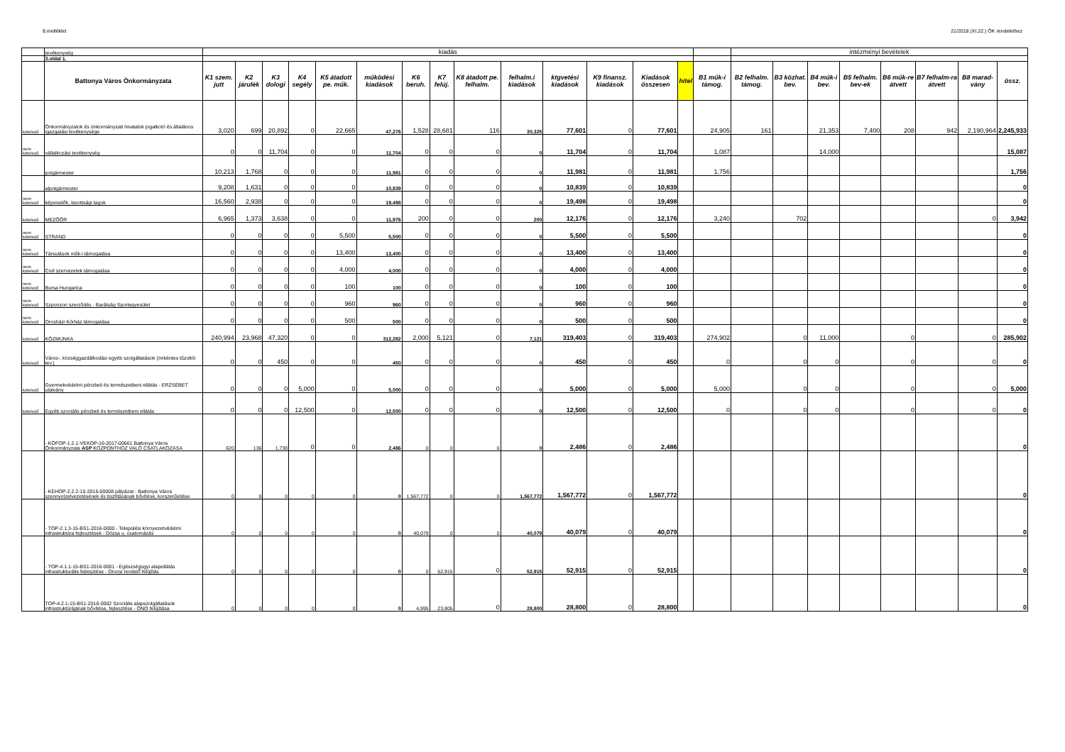8.melléklet 21/2018.(XI.22.) ÖK rendelethez
| | tevékenység | kiadás | | | | | | | | | | | | | | | intézményi bevételek | | | | | | | |
| | 3.oldal 1. | | | | | | | | | | | | | | | | | | | | | | | |
| | Battonya Város Önkormányzata | K1 szem. jutt | K2 járulék | K3 dologi | K4 segély | K5 átadott pe. műk. | működési kiadások | K6 beruh. | K7 felúj. | K8 átadott pe. felhalm. | felhalm.i kiadások | ktgvetési kiadások | K9 finansz. kiadások | Kiadások összesen | hitel | B1 műk-i támog. | B2 felhalm. támog. | B3 közhat. bev. | B4 műk-i bev. | B5 felhalm. bev-ek | B6 műk-re átvett | B7 felhalm-ra átvett | B8 marad-vány | össz. |
| kötelező | Önkormányzatok és önkormányzati hivatalok jogalkotó és általános igazgatási tevékenysége | 3,020 | 699 | 20,892 | 0 | 22,665 | 47,276 | 1,528 | 28,681 | 116 | 30,325 | 77,601 | 0 | 77,601 | | 24,905 | 161 | | 21,353 | 7,400 | 208 | 942 | 2,190,964 | 2,245,933 |
| nem kötelező | vállalkozási tevékenység | 0 | 0 | 11,704 | 0 | 0 | 11,704 | 0 | 0 | 0 | 0 | 11,704 | 0 | 11,704 | | 1,087 | | | 14,000 | | | | | 15,087 |
| | polgármester | 10,213 | 1,768 | 0 | 0 | 0 | 11,981 | 0 | 0 | 0 | 0 | 11,981 | 0 | 11,981 | | 1,756 | | | | | | | | 1,756 |
| | alpolgármester | 9,208 | 1,631 | 0 | 0 | 0 | 10,839 | 0 | 0 | 0 | 0 | 10,839 | 0 | 10,839 | | | | | | | | | | 0 |
| nem kötelező | képviselők, bizottsági tagok | 16,560 | 2,938 | 0 | 0 | 0 | 19,498 | 0 | 0 | 0 | 0 | 19,498 | 0 | 19,498 | | | | | | | | | | 0 |
| kötelező | MEZŐŐR | 6,965 | 1,373 | 3,638 | 0 | 0 | 11,976 | 200 | 0 | 0 | 200 | 12,176 | 0 | 12,176 | | 3,240 | | 702 | | | | | 0 | 3,942 |
| nem kötelező | STRAND | 0 | 0 | 0 | 0 | 5,500 | 5,500 | 0 | 0 | 0 | 0 | 5,500 | 0 | 5,500 | | | | | | | | | | 0 |
| nem kötelező | Társulások műk-i támogatása | 0 | 0 | 0 | 0 | 13,400 | 13,400 | 0 | 0 | 0 | 0 | 13,400 | 0 | 13,400 | | | | | | | | | | 0 |
| nem kötelező | Civil szervezetek támogatása | 0 | 0 | 0 | 0 | 4,000 | 4,000 | 0 | 0 | 0 | 0 | 4,000 | 0 | 4,000 | | | | | | | | | | 0 |
| nem kötelező | Bursa Hungarica | 0 | 0 | 0 | 0 | 100 | 100 | 0 | 0 | 0 | 0 | 100 | 0 | 100 | | | | | | | | | | 0 |
| nem kötelező | Szponzori szerződés - Barátság Sportegyesület | 0 | 0 | 0 | 0 | 960 | 960 | 0 | 0 | 0 | 0 | 960 | 0 | 960 | | | | | | | | | | 0 |
| nem kötelező | Orosházi Kórház támogatása | 0 | 0 | 0 | 0 | 500 | 500 | 0 | 0 | 0 | 0 | 500 | 0 | 500 | | | | | | | | | | 0 |
| kötelező | KÖZMUNKA | 240,994 | 23,968 | 47,320 | 0 | 0 | 312,282 | 2,000 | 5,121 | 0 | 7,121 | 319,403 | 0 | 319,403 | | 274,902 | | 0 | 11,000 | | 0 | | 0 | 285,902 |
| kötelező | Város-, községgazdálkodási egyéb szolgáltatások (önkéntes tűzoltói tev.) | 0 | 0 | 450 | 0 | 0 | 450 | 0 | 0 | 0 | 0 | 450 | 0 | 450 | | 0 | | 0 | 0 | | 0 | | 0 | 0 |
| kötelező | Gyermekvédelmi pénzbeli és természetbeni ellátás - ERZSÉBET utalvány | 0 | 0 | 0 | 5,000 | 0 | 5,000 | 0 | 0 | 0 | 0 | 5,000 | 0 | 5,000 | | 5,000 | | 0 | 0 | | 0 | | 0 | 5,000 |
| kötelező | Egyéb szociális pénzbeli és természetbeni ellátás | 0 | 0 | 0 | 12,500 | 0 | 12,500 | 0 | 0 | 0 | 0 | 12,500 | 0 | 12,500 | | 0 | | 0 | 0 | | 0 | | 0 | 0 |
| | - KÖFOP-1.2.1-VEKOP-16-2017-00661 Battonya Város Önkormányzata ASP KÖZPONTHOZ VALÓ CSATLAKOZÁSA | 620 | 136 | 1,730 | 0 | 0 | 2,486 | 0 | 0 | 0 | 0 | 2,486 | 0 | 2,486 | | | | | | | | | | 0 |
| | - KEHOP-2.2.2-15-2015-00008 pályázat - Battonya Város szennyvízelvezetésének és tisztításának bővítése, korszerűsítése | 0 | 0 | 0 | 0 | 0 | 0 | 1,567,772 | 0 | 0 | 1,567,772 | 1,567,772 | 0 | 1,567,772 | | | | | | | | | | 0 |
| | - TOP-2.1.3-15-BS1-2016-0000 - Települési környezetvédelmi infrastruktúra fejlesztések - Dózsa u. csatornázás | 0 | 0 | 0 | 0 | 0 | 0 | 40,079 | 0 | 0 | 40,079 | 40,079 | 0 | 40,079 | | | | | | | | | | 0 |
| | - TOP-4.1.1-15-BS1-2016-0001 - Egészségügyi alapellátás infrastrukturális fejlesztése - Orvosi rendelő felújítás | 0 | 0 | 0 | 0 | 0 | 0 | 0 | 52,915 | 0 | 52,915 | 52,915 | 0 | 52,915 | | | | | | | | | | 0 |
| | TOP-4.2.1-15-BS1-2016-0002 Szociális alapszolgáltatások infrastruktúrájának bővítése, fejlesztése - ÖNO felújítása | 0 | 0 | 0 | 0 | 0 | 0 | 4,995 | 23,805 | 0 | 28,800 | 28,800 | 0 | 28,800 | | | | | | | | | | 0 |